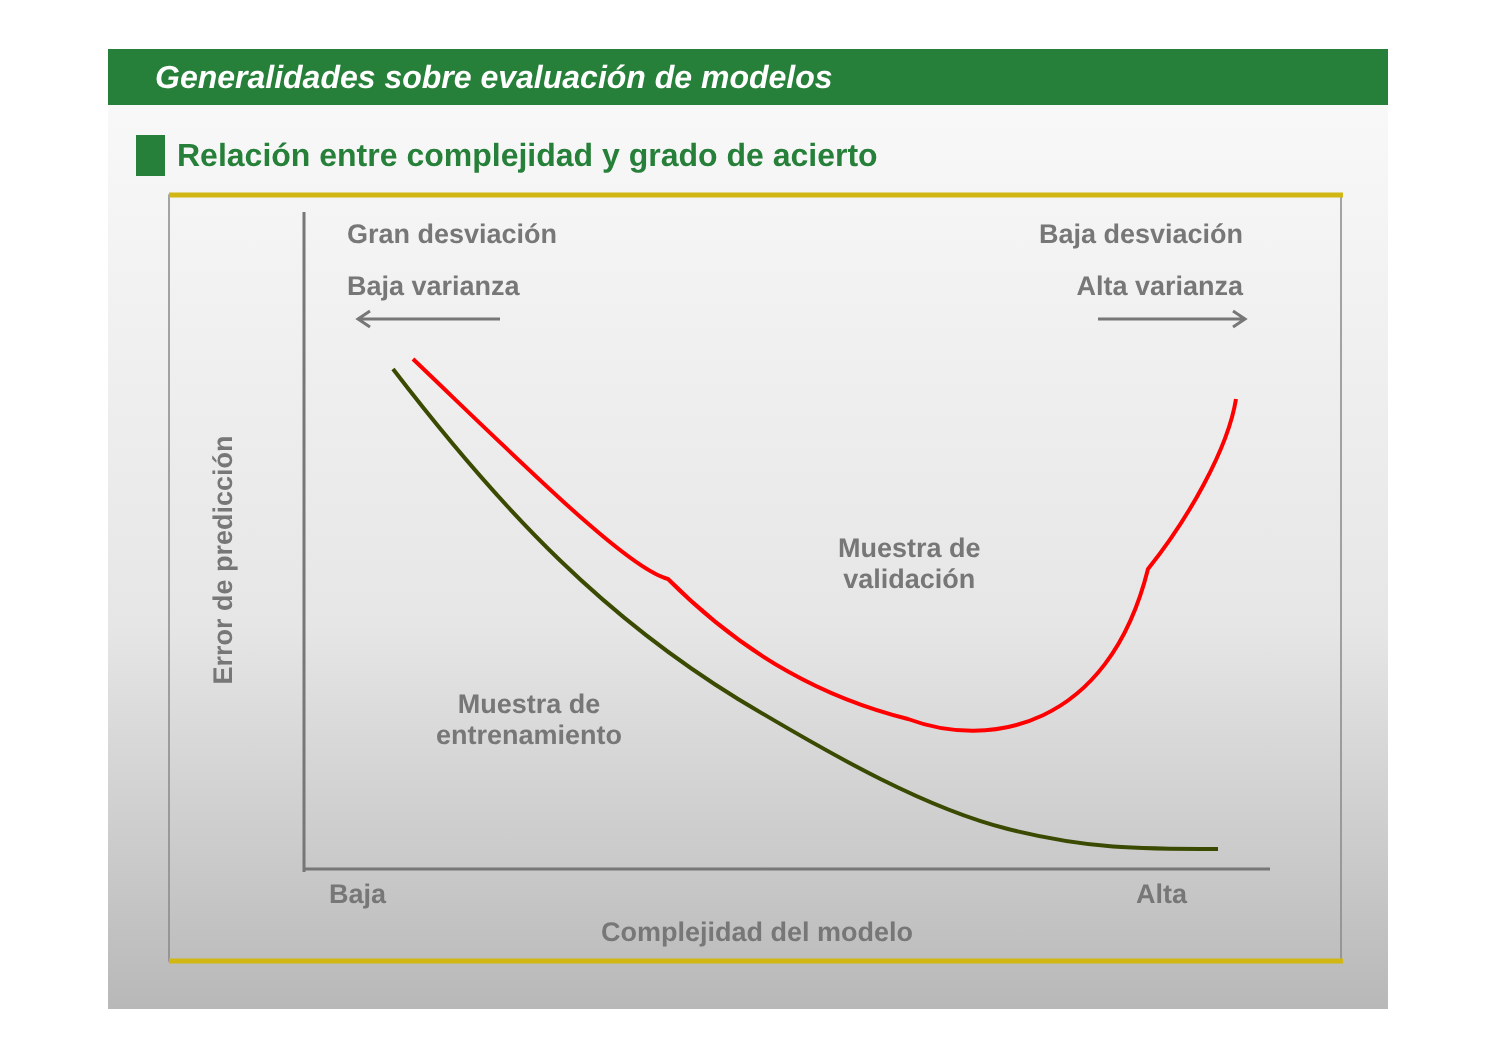Generalidades sobre evaluación de modelos
Relación entre complejidad y grado de acierto
Gran desviación
Baja varianza
Baja desviación
Alta varianza
Muestra de
validación
Muestra de
entrenamiento
Baja Alta
Complejidad del modelo
Error de predicción